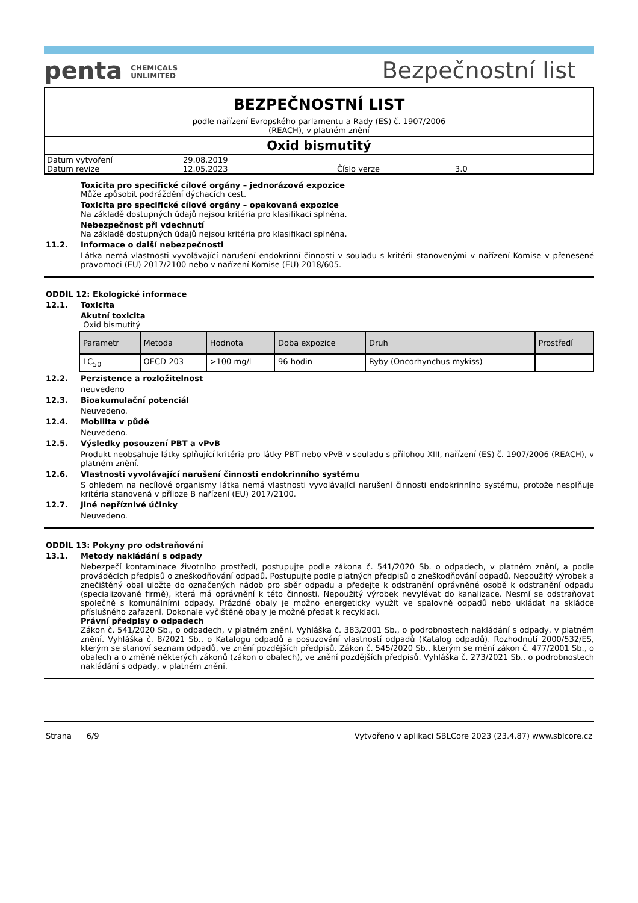penta CHEMICALS
UNLIMITED
Bezpečnostní list
BEZPEČNOSTNÍ LIST
podle nařízení Evropského parlamentu a Rady (ES) č. 1907/2006
(REACH), v platném znění
Oxid bismutitý
| Datum vytvoření | 29.08.2019 | | |
| Datum revize | 12.05.2023 | Číslo verze | 3.0 |
Toxicita pro specifické cílové orgány – jednorázová expozice
Může způsobit podráždění dýchacích cest.
Toxicita pro specifické cílové orgány – opakovaná expozice
Na základě dostupných údajů nejsou kritéria pro klasifikaci splněna.
Nebezpečnost při vdechnutí
Na základě dostupných údajů nejsou kritéria pro klasifikaci splněna.
11.2. Informace o další nebezpečnosti
Látka nemá vlastnosti vyvolávající narušení endokrinní činnosti v souladu s kritérii stanovenými v nařízení Komise v přenesené pravomoci (EU) 2017/2100 nebo v nařízení Komise (EU) 2018/605.
ODDÍL 12: Ekologické informace
12.1. Toxicita
Akutní toxicita
Oxid bismutitý
| Parametr | Metoda | Hodnota | Doba expozice | Druh | Prostředí |
| --- | --- | --- | --- | --- | --- |
| LC<sub>50</sub> | OECD 203 | >100 mg/l | 96 hodin | Ryby (Oncorhynchus mykiss) | |
12.2. Perzistence a rozložitelnost
neuvedeno
12.3. Bioakumulační potenciál
Neuvedeno.
12.4. Mobilita v půdě
Neuvedeno.
12.5. Výsledky posouzení PBT a vPvB
Produkt neobsahuje látky splňující kritéria pro látky PBT nebo vPvB v souladu s přílohou XIII, nařízení (ES) č. 1907/2006 (REACH), v platném znění.
12.6. Vlastnosti vyvolávající narušení činnosti endokrinního systému
S ohledem na necílové organismy látka nemá vlastnosti vyvolávající narušení činnosti endokrinního systému, protože nesplňuje kritéria stanovená v příloze B nařízení (EU) 2017/2100.
12.7. Jiné nepříznivé účinky
Neuvedeno.
ODDÍL 13: Pokyny pro odstraňování
13.1. Metody nakládání s odpady
Nebezpečí kontaminace životního prostředí, postupujte podle zákona č. 541/2020 Sb. o odpadech, v platném znění, a podle prováděcích předpisů o zneškodňování odpadů. Postupujte podle platných předpisů o zneškodňování odpadů. Nepoužitý výrobek a znečištěný obal uložte do označených nádob pro sběr odpadu a předejte k odstranění oprávněné osobě k odstranění odpadu (specializované firmě), která má oprávnění k této činnosti. Nepoužitý výrobek nevylévat do kanalizace. Nesmí se odstraňovat společně s komunálními odpady. Prázdné obaly je možno energeticky využít ve spalovně odpadů nebo ukládat na skládce příslušného zařazení. Dokonale vyčištěné obaly je možné předat k recyklaci.
Právní předpisy o odpadech
Zákon č. 541/2020 Sb., o odpadech, v platném znění. Vyhláška č. 383/2001 Sb., o podrobnostech nakládání s odpady, v platném znění. Vyhláška č. 8/2021 Sb., o Katalogu odpadů a posuzování vlastností odpadů (Katalog odpadů). Rozhodnutí 2000/532/ES, kterým se stanoví seznam odpadů, ve znění pozdějších předpisů. Zákon č. 545/2020 Sb., kterým se mění zákon č. 477/2001 Sb., o obalech a o změně některých zákonů (zákon o obalech), ve znění pozdějších předpisů. Vyhláška č. 273/2021 Sb., o podrobnostech nakládání s odpady, v platném znění.
Strana 6/9 Vytvořeno v aplikaci SBLCore 2023 (23.4.87) www.sblcore.cz